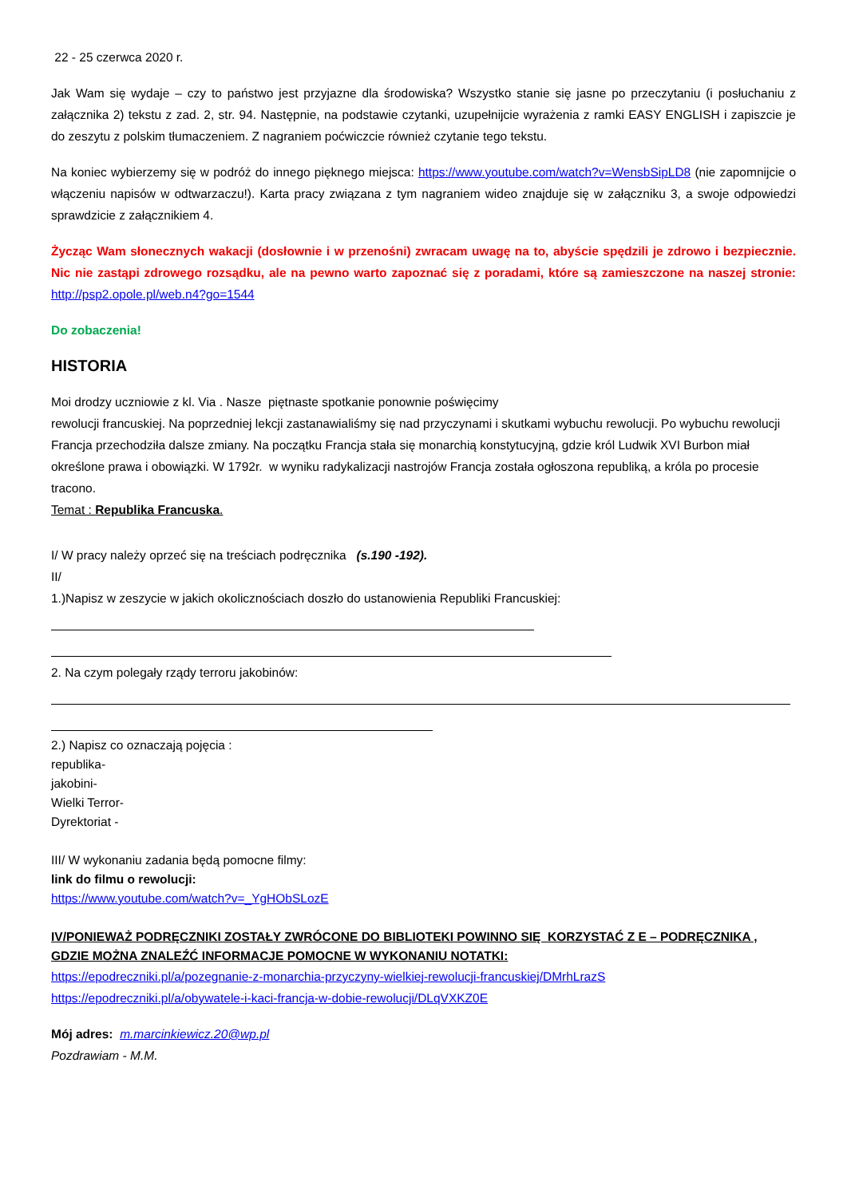22 - 25 czerwca 2020 r.
Jak Wam się wydaje – czy to państwo jest przyjazne dla środowiska? Wszystko stanie się jasne po przeczytaniu (i posłuchaniu z załącznika 2) tekstu z zad. 2, str. 94. Następnie, na podstawie czytanki, uzupełnijcie wyrażenia z ramki EASY ENGLISH i zapiszcie je do zeszytu z polskim tłumaczeniem. Z nagraniem poćwiczcie również czytanie tego tekstu.
Na koniec wybierzemy się w podróż do innego pięknego miejsca: https://www.youtube.com/watch?v=WensbSipLD8 (nie zapomnijcie o włączeniu napisów w odtwarzaczu!). Karta pracy związana z tym nagraniem wideo znajduje się w załączniku 3, a swoje odpowiedzi sprawdzicie z załącznikiem 4.
Życząc Wam słonecznych wakacji (dosłownie i w przenośni) zwracam uwagę na to, abyście spędzili je zdrowo i bezpiecznie. Nic nie zastąpi zdrowego rozsądku, ale na pewno warto zapoznać się z poradami, które są zamieszczone na naszej stronie: http://psp2.opole.pl/web.n4?go=1544
Do zobaczenia!
HISTORIA
Moi drodzy uczniowie z kl. Via . Nasze piętnaste spotkanie ponownie poświęcimy
rewolucji francuskiej. Na poprzedniej lekcji zastanawialiśmy się nad przyczynami i skutkami wybuchu rewolucji. Po wybuchu rewolucji Francja przechodziła dalsze zmiany. Na początku Francja stała się monarchią konstytucyjną, gdzie król Ludwik XVI Burbon miał określone prawa i obowiązki. W 1792r. w wyniku radykalizacji nastrojów Francja została ogłoszona republiką, a króla po procesie tracono.
Temat : Republika Francuska.
I/ W pracy należy oprzeć się na treściach podręcznika (s.190 -192).
II/
1.)Napisz w zeszycie w jakich okolicznościach doszło do ustanowienia Republiki Francuskiej:
2. Na czym polegały rządy terroru jakobinów:
2.) Napisz co oznaczają pojęcia :
republika-
jakobini-
Wielki Terror-
Dyrektoriat -
III/ W wykonaniu zadania będą pomocne filmy:
link do filmu o rewolucji:
https://www.youtube.com/watch?v=_YgHObSLozE
IV/PONIEWAŻ PODRĘCZNIKI ZOSTAŁY ZWRÓCONE DO BIBLIOTEKI POWINNO SIĘ KORZYSTAĆ Z E – PODRĘCZNIKA , GDZIE MOŻNA ZNALEŹĆ INFORMACJE POMOCNE W WYKONANIU NOTATKI:
https://epodreczniki.pl/a/pozegnanie-z-monarchia-przyczyny-wielkiej-rewolucji-francuskiej/DMrhLrazS
https://epodreczniki.pl/a/obywatele-i-kaci-francja-w-dobie-rewolucji/DLqVXKZ0E
Mój adres: m.marcinkiewicz.20@wp.pl
Pozdrawiam - M.M.